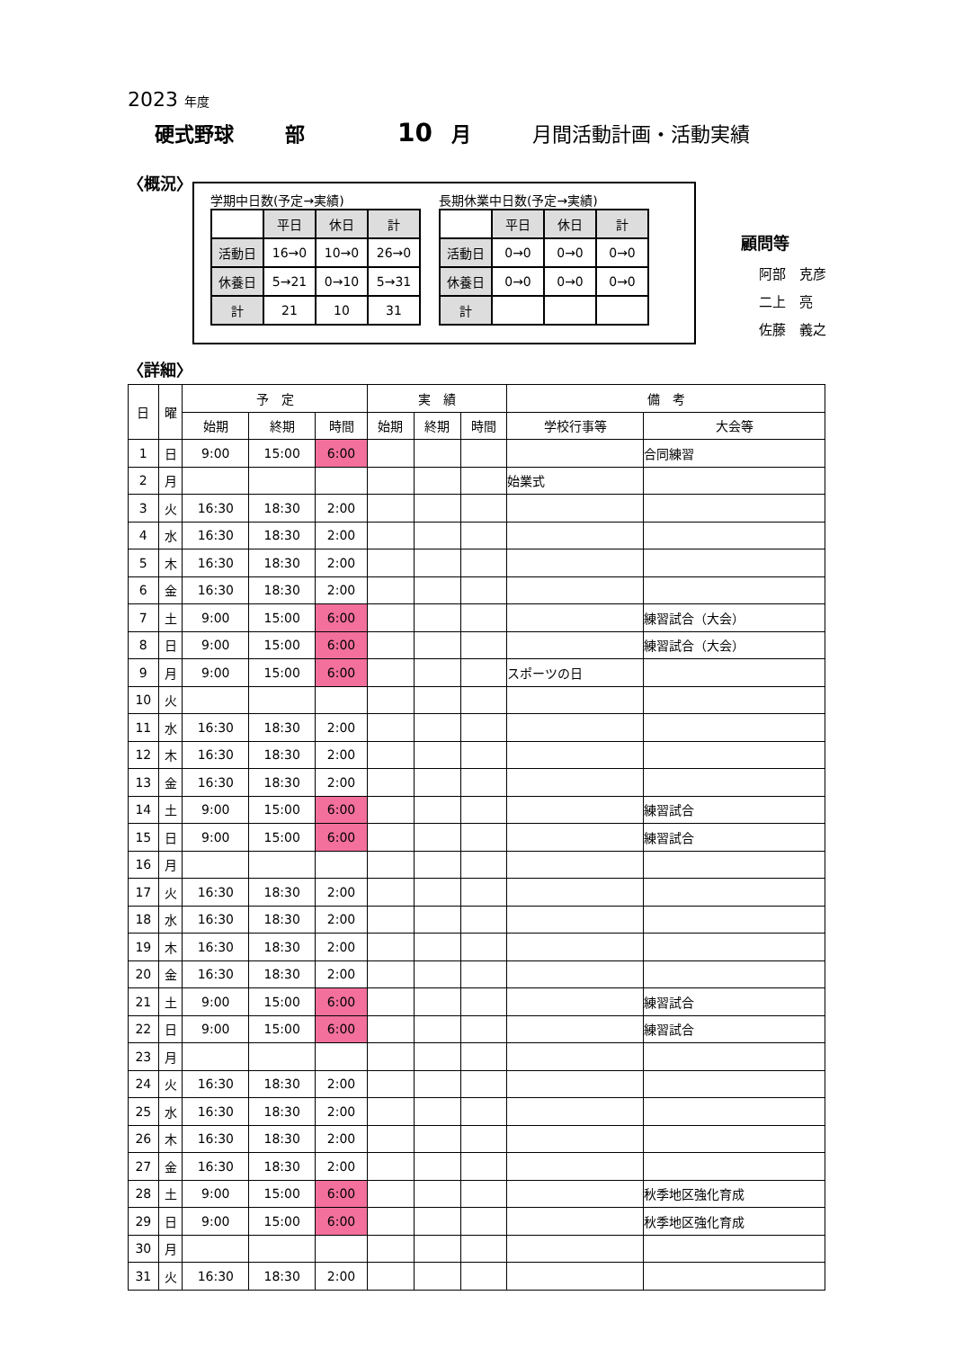2023 年度
硬式野球 部 10 月 月間活動計画・活動実績
〈概況〉
学期中日数(予定→実績)
| | 平日 | 休日 | 計 |
| 活動日 | 16→0 | 10→0 | 26→0 |
| 休養日 | 5→21 | 0→10 | 5→31 |
| 計 | 21 | 10 | 31 |
長期休業中日数(予定→実績)
| | 平日 | 休日 | 計 |
| 活動日 | 0→0 | 0→0 | 0→0 |
| 休養日 | 0→0 | 0→0 | 0→0 |
| 計 | | | |
顧問等
阿部　克彦
二上　亮
佐藤　義之
〈詳細〉
| 日 | 曜 | 予 定 | | | 実 績 | | | 備 考 | |
| --- | --- | --- | --- | --- | --- | --- | --- | --- | --- |
| | | 始期 | 終期 | 時間 | 始期 | 終期 | 時間 | 学校行事等 | 大会等 |
| 1 | 日 | 9:00 | 15:00 | 6:00 | | | | | 合同練習 |
| 2 | 月 | | | | | | | 始業式 | |
| 3 | 火 | 16:30 | 18:30 | 2:00 | | | | | |
| 4 | 水 | 16:30 | 18:30 | 2:00 | | | | | |
| 5 | 木 | 16:30 | 18:30 | 2:00 | | | | | |
| 6 | 金 | 16:30 | 18:30 | 2:00 | | | | | |
| 7 | 土 | 9:00 | 15:00 | 6:00 | | | | | 練習試合（大会） |
| 8 | 日 | 9:00 | 15:00 | 6:00 | | | | | 練習試合（大会） |
| 9 | 月 | 9:00 | 15:00 | 6:00 | | | | スポーツの日 | |
| 10 | 火 | | | | | | | | |
| 11 | 水 | 16:30 | 18:30 | 2:00 | | | | | |
| 12 | 木 | 16:30 | 18:30 | 2:00 | | | | | |
| 13 | 金 | 16:30 | 18:30 | 2:00 | | | | | |
| 14 | 土 | 9:00 | 15:00 | 6:00 | | | | | 練習試合 |
| 15 | 日 | 9:00 | 15:00 | 6:00 | | | | | 練習試合 |
| 16 | 月 | | | | | | | | |
| 17 | 火 | 16:30 | 18:30 | 2:00 | | | | | |
| 18 | 水 | 16:30 | 18:30 | 2:00 | | | | | |
| 19 | 木 | 16:30 | 18:30 | 2:00 | | | | | |
| 20 | 金 | 16:30 | 18:30 | 2:00 | | | | | |
| 21 | 土 | 9:00 | 15:00 | 6:00 | | | | | 練習試合 |
| 22 | 日 | 9:00 | 15:00 | 6:00 | | | | | 練習試合 |
| 23 | 月 | | | | | | | | |
| 24 | 火 | 16:30 | 18:30 | 2:00 | | | | | |
| 25 | 水 | 16:30 | 18:30 | 2:00 | | | | | |
| 26 | 木 | 16:30 | 18:30 | 2:00 | | | | | |
| 27 | 金 | 16:30 | 18:30 | 2:00 | | | | | |
| 28 | 土 | 9:00 | 15:00 | 6:00 | | | | | 秋季地区強化育成 |
| 29 | 日 | 9:00 | 15:00 | 6:00 | | | | | 秋季地区強化育成 |
| 30 | 月 | | | | | | | | |
| 31 | 火 | 16:30 | 18:30 | 2:00 | | | | | |